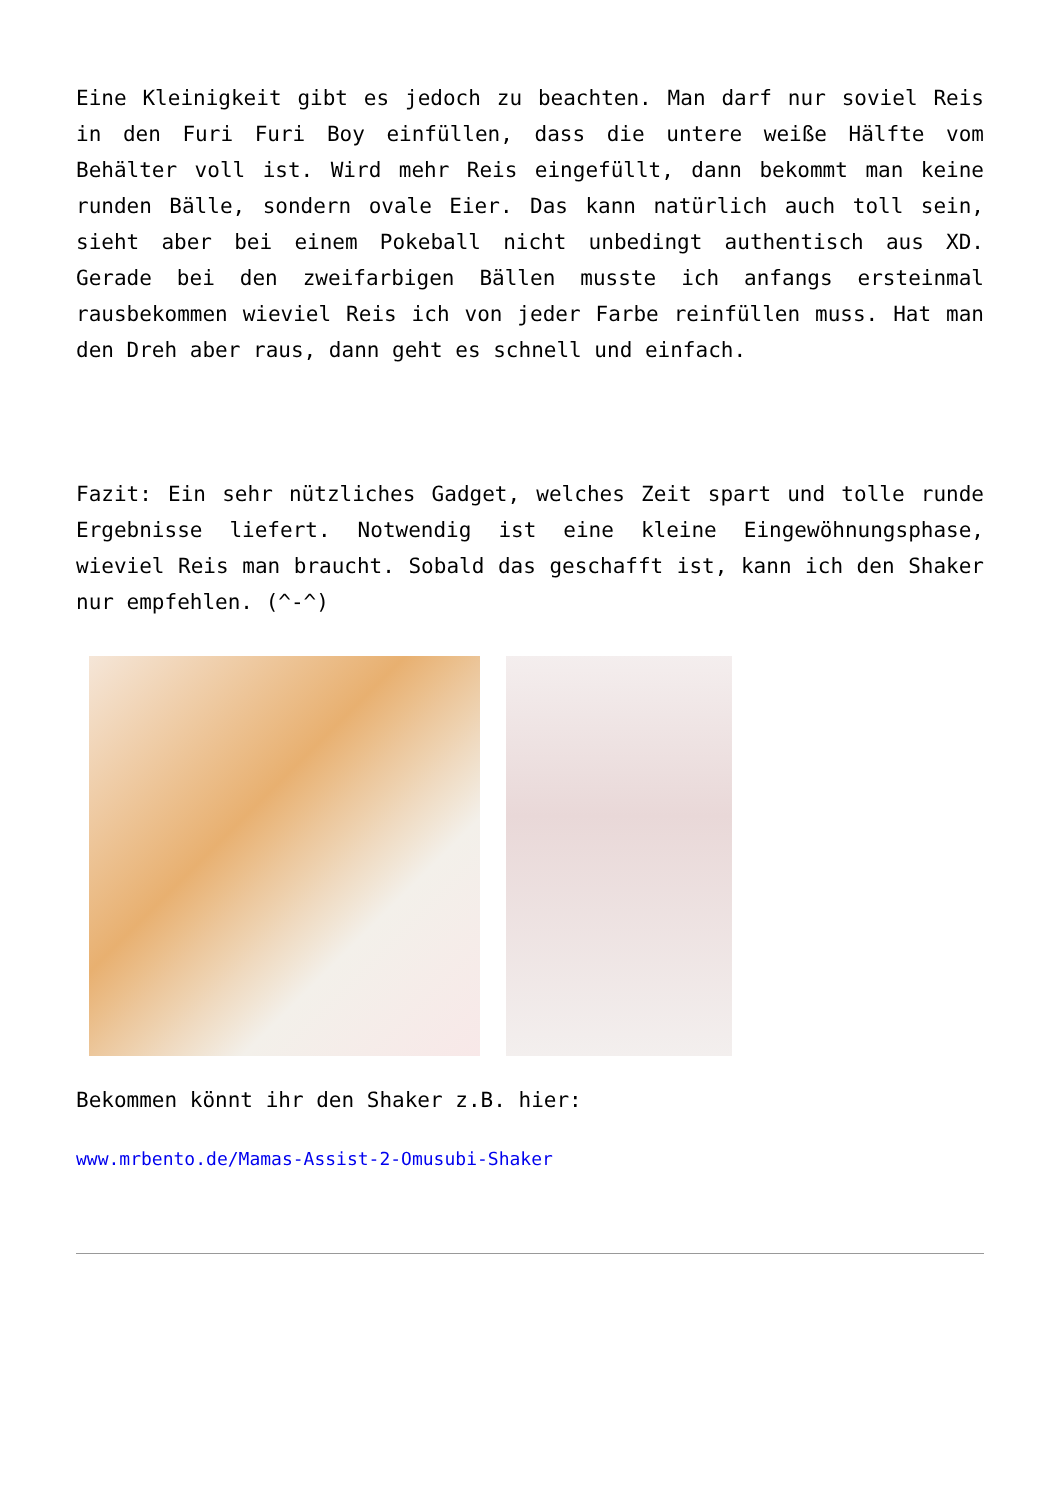Eine Kleinigkeit gibt es jedoch zu beachten. Man darf nur soviel Reis in den Furi Furi Boy einfüllen, dass die untere weiße Hälfte vom Behälter voll ist. Wird mehr Reis eingefüllt, dann bekommt man keine runden Bälle, sondern ovale Eier. Das kann natürlich auch toll sein, sieht aber bei einem Pokeball nicht unbedingt authentisch aus XD. Gerade bei den zweifarbigen Bällen musste ich anfangs ersteinmal rausbekommen wieviel Reis ich von jeder Farbe reinfüllen muss. Hat man den Dreh aber raus, dann geht es schnell und einfach.
Fazit: Ein sehr nützliches Gadget, welches Zeit spart und tolle runde Ergebnisse liefert. Notwendig ist eine kleine Eingewöhnungsphase, wieviel Reis man braucht. Sobald das geschafft ist, kann ich den Shaker nur empfehlen. (^-^)
Bekommen könnt ihr den Shaker z.B. hier:
www.mrbento.de/Mamas-Assist-2-Omusubi-Shaker